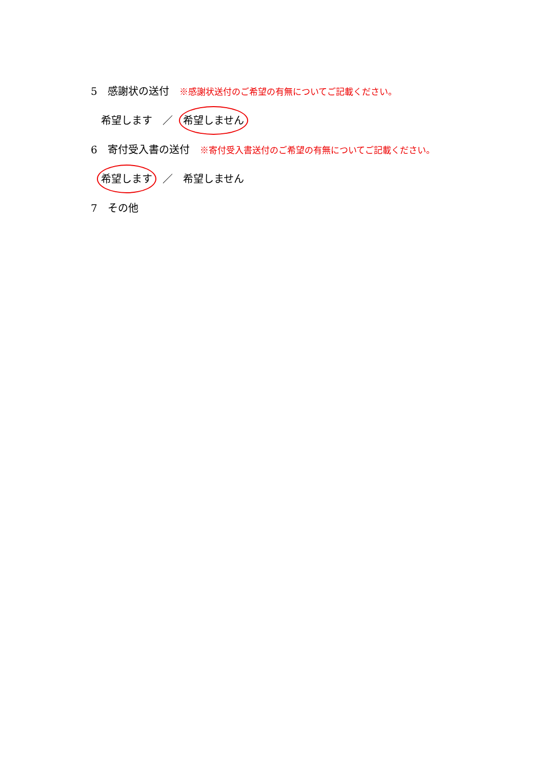5　感謝状の送付 ※感謝状送付のご希望の有無についてご記載ください。
　希望します　／　希望しません
6　寄付受入書の送付 ※寄付受入書送付のご希望の有無についてご記載ください。
　希望します　／　希望しません
7　その他